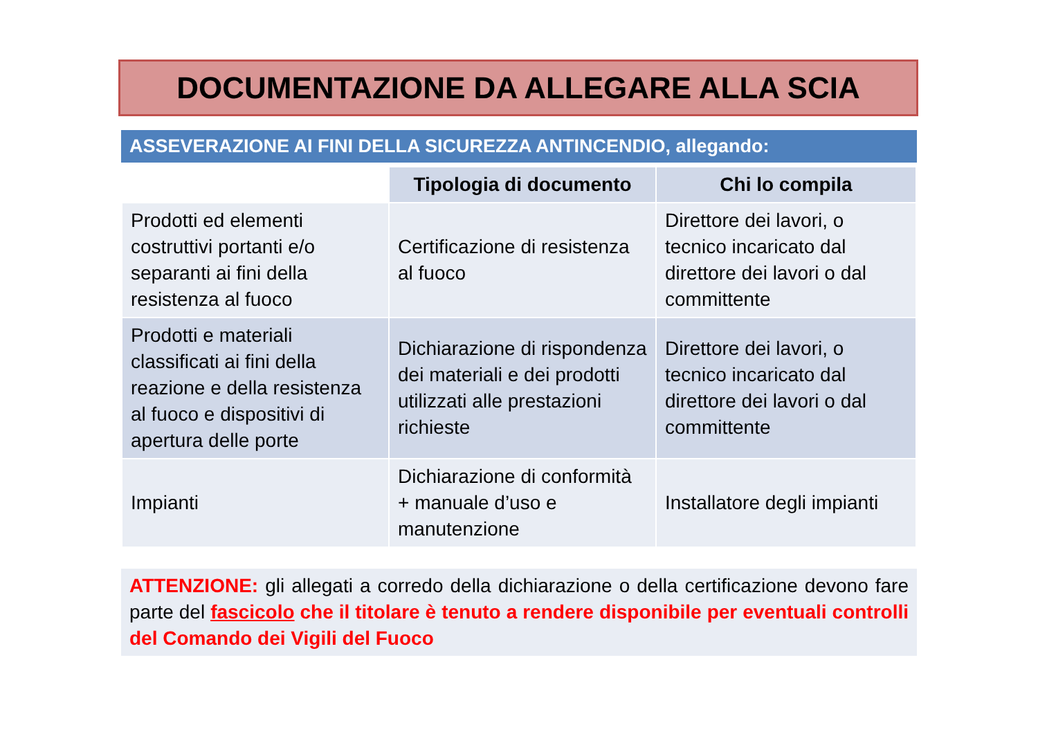DOCUMENTAZIONE DA ALLEGARE ALLA SCIA
ASSEVERAZIONE AI FINI DELLA SICUREZZA ANTINCENDIO, allegando:
| | Tipologia di documento | Chi lo compila |
| --- | --- | --- |
| Prodotti ed elementi costruttivi portanti e/o separanti ai fini della resistenza al fuoco | Certificazione di resistenza al fuoco | Direttore dei lavori, o tecnico incaricato dal direttore dei lavori o dal committente |
| Prodotti e materiali classificati ai fini della reazione e della resistenza al fuoco e dispositivi di apertura delle porte | Dichiarazione di rispondenza dei materiali e dei prodotti utilizzati alle prestazioni richieste | Direttore dei lavori, o tecnico incaricato dal direttore dei lavori o dal committente |
| Impianti | Dichiarazione di conformità + manuale d’uso e manutenzione | Installatore degli impianti |
ATTENZIONE: gli allegati a corredo della dichiarazione o della certificazione devono fare parte del fascicolo che il titolare è tenuto a rendere disponibile per eventuali controlli del Comando dei Vigili del Fuoco